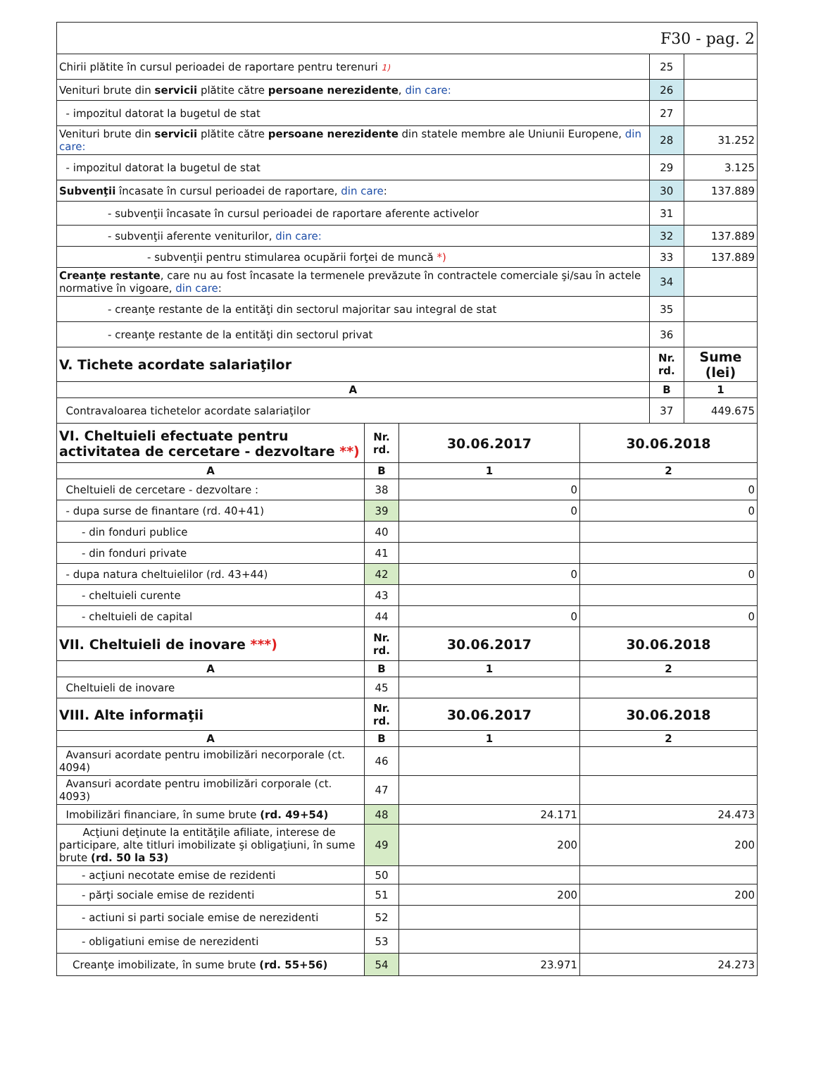| F30 - pag. 2 | | |
| Chirii plătite în cursul perioadei de raportare pentru terenuri 1) | 25 | |
| Venituri brute din servicii plătite către persoane nerezidente , din care: | 26 | |
| - impozitul datorat la bugetul de stat | 27 | |
| Venituri brute din servicii plătite către persoane nerezidente din statele membre ale Uniunii Europene, din care: | 28 | 31.252 |
| - impozitul datorat la bugetul de stat | 29 | 3.125 |
| Subvenţii încasate în cursul perioadei de raportare, din care : | 30 | 137.889 |
| - subvenţii încasate în cursul perioadei de raportare aferente activelor | 31 | |
| - subvenţii aferente veniturilor, din care: | 32 | 137.889 |
| - subvenţii pentru stimularea ocupării forţei de muncă *) | 33 | 137.889 |
| Creanţe restante , care nu au fost încasate la termenele prevăzute în contractele comerciale şi/sau în actele normative în vigoare, din care : | 34 | |
| - creanţe restante de la entităţi din sectorul majoritar sau integral de stat | 35 | |
| - creanţe restante de la entităţi din sectorul privat | 36 | |
| V. Tichete acordate salariaţilor | Nr. rd. | Sume (lei) |
| A | B | 1 |
| Contravaloarea tichetelor acordate salariaţilor | 37 | 449.675 |
| VI. Cheltuieli efectuate pentru activitatea de cercetare - dezvoltare **) | Nr. rd. | 30.06.2017 | 30.06.2018 |
| A | B | 1 | 2 |
| Cheltuieli de cercetare - dezvoltare : | 38 | 0 | 0 |
| - dupa surse de finantare (rd. 40+41) | 39 | 0 | 0 |
| - din fonduri publice | 40 | | |
| - din fonduri private | 41 | | |
| - dupa natura cheltuielilor (rd. 43+44) | 42 | 0 | 0 |
| - cheltuieli curente | 43 | | |
| - cheltuieli de capital | 44 | 0 | 0 |
| VII. Cheltuieli de inovare ***) | Nr. rd. | 30.06.2017 | 30.06.2018 |
| A | B | 1 | 2 |
| Cheltuieli de inovare | 45 | | |
| VIII. Alte informaţii | Nr. rd. | 30.06.2017 | 30.06.2018 |
| A | B | 1 | 2 |
| Avansuri acordate pentru imobilizări necorporale (ct. 4094) | 46 | | |
| Avansuri acordate pentru imobilizări corporale (ct. 4093) | 47 | | |
| Imobilizări financiare, în sume brute (rd. 49+54) | 48 | 24.171 | 24.473 |
| Acţiuni deţinute la entităţile afiliate, interese de participare, alte titluri imobilizate şi obligaţiuni, în sume brute (rd. 50 la 53) | 49 | 200 | 200 |
| - acţiuni necotate emise de rezidenti | 50 | | |
| - părţi sociale emise de rezidenti | 51 | 200 | 200 |
| - actiuni si parti sociale emise de nerezidenti | 52 | | |
| - obligatiuni emise de nerezidenti | 53 | | |
| Creanţe imobilizate, în sume brute (rd. 55+56) | 54 | 23.971 | 24.273 |